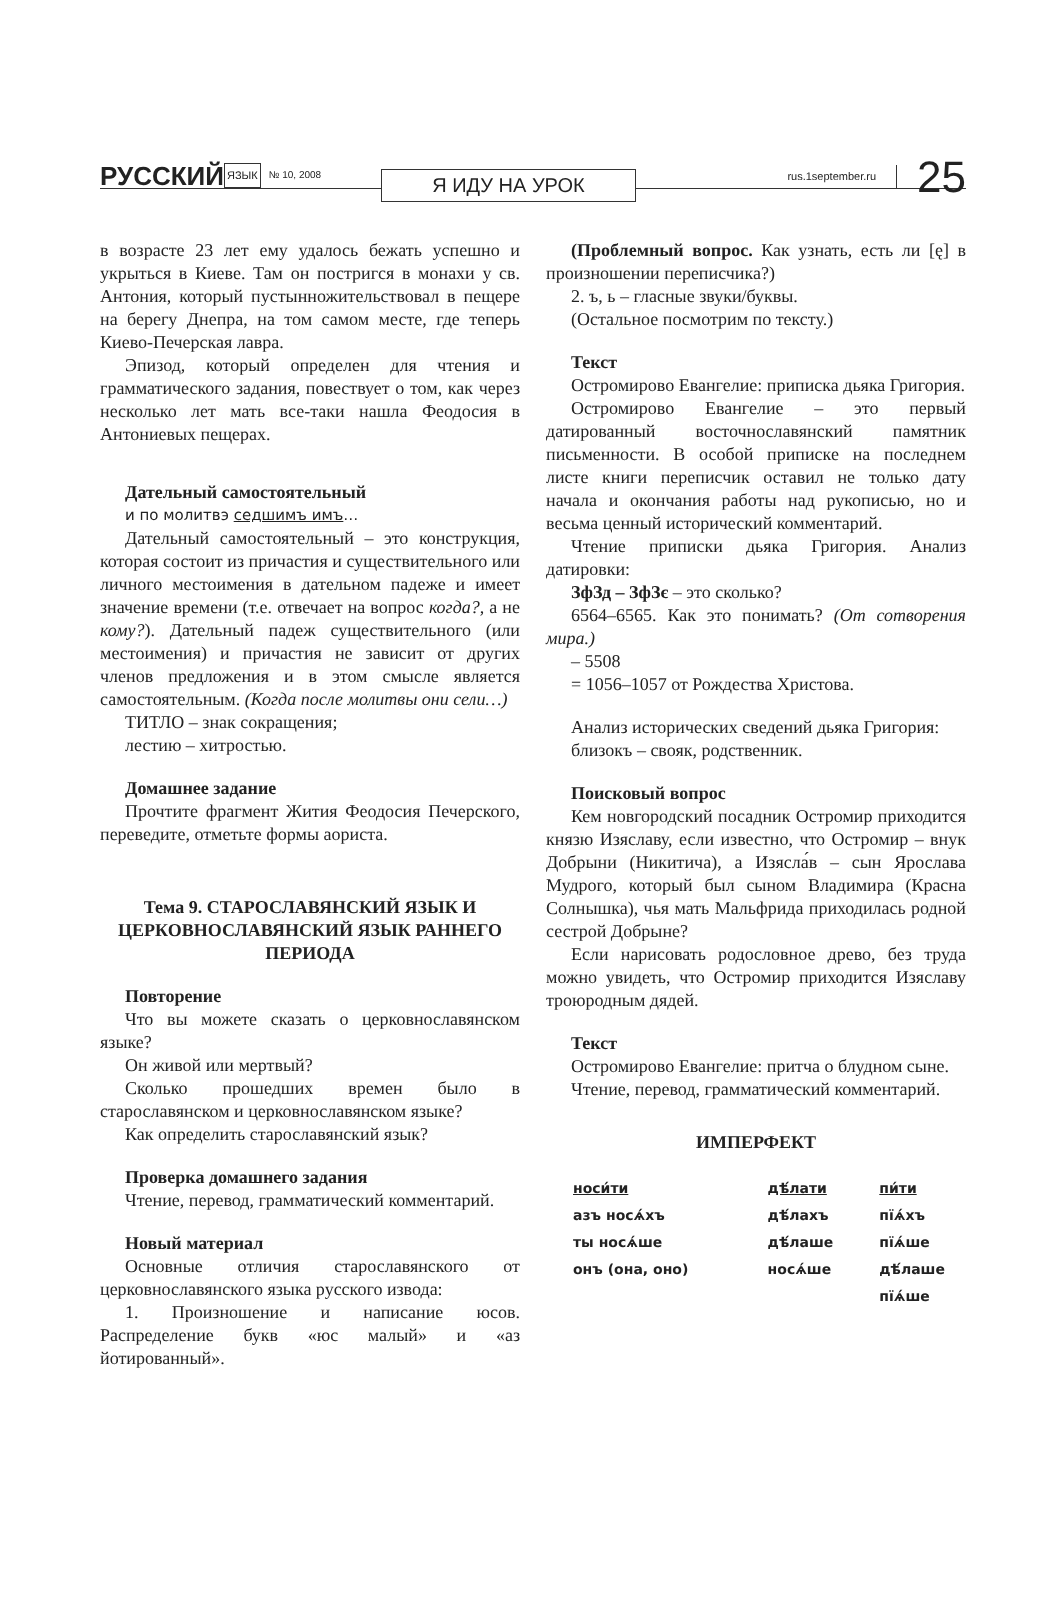РУССКИЙ ЯЗЫК № 10, 2008 Я ИДУ НА УРОК rus.1september.ru 25
в возрасте 23 лет ему удалось бежать успешно и укрыться в Киеве. Там он постригся в монахи у св. Антония, который пустынножительствовал в пещере на берегу Днепра, на том самом месте, где теперь Киево-Печерская лавра.
Эпизод, который определен для чтения и грамматического задания, повествует о том, как через несколько лет мать все-таки нашла Феодосия в Антониевых пещерах.
Дательный самостоятельный
и по молитвэ седшимъ имъ…
Дательный самостоятельный – это конструкция, которая состоит из причастия и существительного или личного местоимения в дательном падеже и имеет значение времени (т.е. отвечает на вопрос когда?, а не кому?). Дательный падеж существительного (или местоимения) и причастия не зависит от других членов предложения и в этом смысле является самостоятельным. (Когда после молитвы они сели…)
ТИТЛО – знак сокращения;
лестию – хитростью.
Домашнее задание
Прочтите фрагмент Жития Феодосия Печерского, переведите, отметьте формы аориста.
Тема 9. СТАРОСЛАВЯНСКИЙ ЯЗЫК И ЦЕРКОВНОСЛАВЯНСКИЙ ЯЗЫК РАННЕГО ПЕРИОДА
Повторение
Что вы можете сказать о церковнославянском языке?
Он живой или мертвый?
Сколько прошедших времен было в старославянском и церковнославянском языке?
Как определить старославянский язык?
Проверка домашнего задания
Чтение, перевод, грамматический комментарий.
Новый материал
Основные отличия старославянского от церковнославянского языка русского извода:
1. Произношение и написание юсов. Распределение букв «юс малый» и «аз йотированный».
(Проблемный вопрос. Как узнать, есть ли [ę] в произношении переписчика?)
2. ъ, ь – гласные звуки/буквы.
(Остальное посмотрим по тексту.)
Текст
Остромирово Евангелие: приписка дьяка Григория.
Остромирово Евангелие – это первый датированный восточнославянский памятник письменности. В особой приписке на последнем листе книги переписчик оставил не только дату начала и окончания работы над рукописью, но и весьма ценный исторический комментарий.
Чтение приписки дьяка Григория. Анализ датировки:
ЗфЗд – ЗфЗє – это сколько?
6564–6565. Как это понимать? (От сотворения мира.)
– 5508
= 1056–1057 от Рождества Христова.
Анализ исторических сведений дьяка Григория:
близокъ – свояк, родственник.
Поисковый вопрос
Кем новгородский посадник Остромир приходится князю Изяславу, если известно, что Остромир – внук Добрыни (Никитича), а Изясла́в – сын Ярослава Мудрого, который был сыном Владимира (Красна Солнышка), чья мать Мальфрида приходилась родной сестрой Добрыне?
Если нарисовать родословное древо, без труда можно увидеть, что Остромир приходится Изяславу троюродным дядей.
Текст
Остромирово Евангелие: притча о блудном сыне.
Чтение, перевод, грамматический комментарий.
ИМПЕРФЕКТ
| носи́ти | дѣ́лати | пи́ти |
| азъ носѧ́хъ | дѣ́лахъ | пїѧ́хъ |
| ты носѧ́ше | дѣ́лаше | пїѧ́ше |
| онъ (она, оно) | носѧ́ше | дѣ́лаше |
| | | пїѧ́ше |